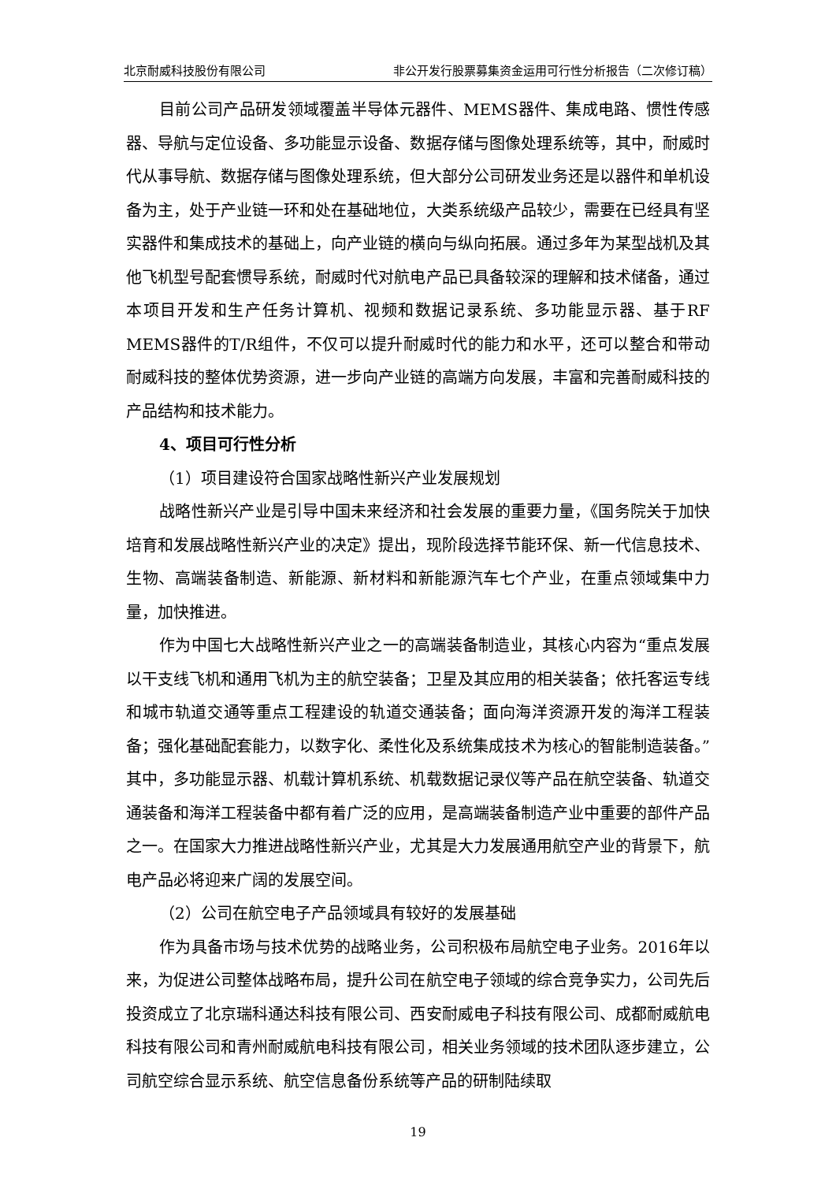北京耐威科技股份有限公司 非公开发行股票募集资金运用可行性分析报告（二次修订稿）
目前公司产品研发领域覆盖半导体元器件、MEMS器件、集成电路、惯性传感器、导航与定位设备、多功能显示设备、数据存储与图像处理系统等，其中，耐威时代从事导航、数据存储与图像处理系统，但大部分公司研发业务还是以器件和单机设备为主，处于产业链一环和处在基础地位，大类系统级产品较少，需要在已经具有坚实器件和集成技术的基础上，向产业链的横向与纵向拓展。通过多年为某型战机及其他飞机型号配套惯导系统，耐威时代对航电产品已具备较深的理解和技术储备，通过本项目开发和生产任务计算机、视频和数据记录系统、多功能显示器、基于RF MEMS器件的T/R组件，不仅可以提升耐威时代的能力和水平，还可以整合和带动耐威科技的整体优势资源，进一步向产业链的高端方向发展，丰富和完善耐威科技的产品结构和技术能力。
4、项目可行性分析
（1）项目建设符合国家战略性新兴产业发展规划
战略性新兴产业是引导中国未来经济和社会发展的重要力量，《国务院关于加快培育和发展战略性新兴产业的决定》提出，现阶段选择节能环保、新一代信息技术、生物、高端装备制造、新能源、新材料和新能源汽车七个产业，在重点领域集中力量，加快推进。
作为中国七大战略性新兴产业之一的高端装备制造业，其核心内容为“重点发展以干支线飞机和通用飞机为主的航空装备；卫星及其应用的相关装备；依托客运专线和城市轨道交通等重点工程建设的轨道交通装备；面向海洋资源开发的海洋工程装备；强化基础配套能力，以数字化、柔性化及系统集成技术为核心的智能制造装备。”其中，多功能显示器、机载计算机系统、机载数据记录仪等产品在航空装备、轨道交通装备和海洋工程装备中都有着广泛的应用，是高端装备制造产业中重要的部件产品之一。在国家大力推进战略性新兴产业，尤其是大力发展通用航空产业的背景下，航电产品必将迎来广阔的发展空间。
（2）公司在航空电子产品领域具有较好的发展基础
作为具备市场与技术优势的战略业务，公司积极布局航空电子业务。2016年以来，为促进公司整体战略布局，提升公司在航空电子领域的综合竞争实力，公司先后投资成立了北京瑞科通达科技有限公司、西安耐威电子科技有限公司、成都耐威航电科技有限公司和青州耐威航电科技有限公司，相关业务领域的技术团队逐步建立，公司航空综合显示系统、航空信息备份系统等产品的研制陆续取
19